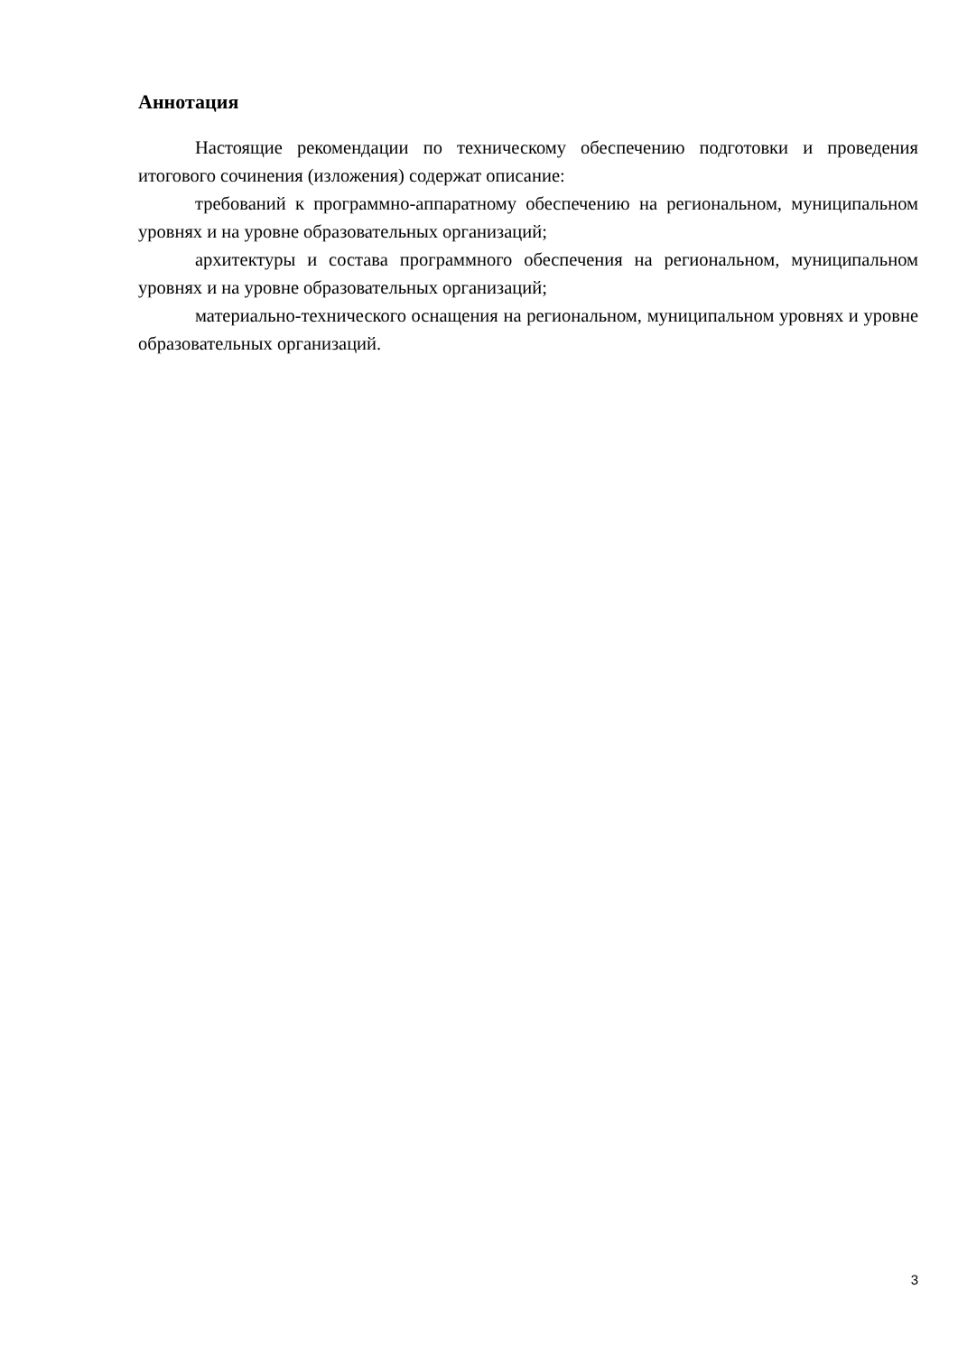Аннотация
Настоящие рекомендации по техническому обеспечению подготовки и проведения итогового сочинения (изложения) содержат описание:
требований к программно-аппаратному обеспечению на региональном, муниципальном уровнях и на уровне образовательных организаций;
архитектуры и состава программного обеспечения на региональном, муниципальном уровнях и на уровне образовательных организаций;
материально-технического оснащения на региональном, муниципальном уровнях и уровне образовательных организаций.
3